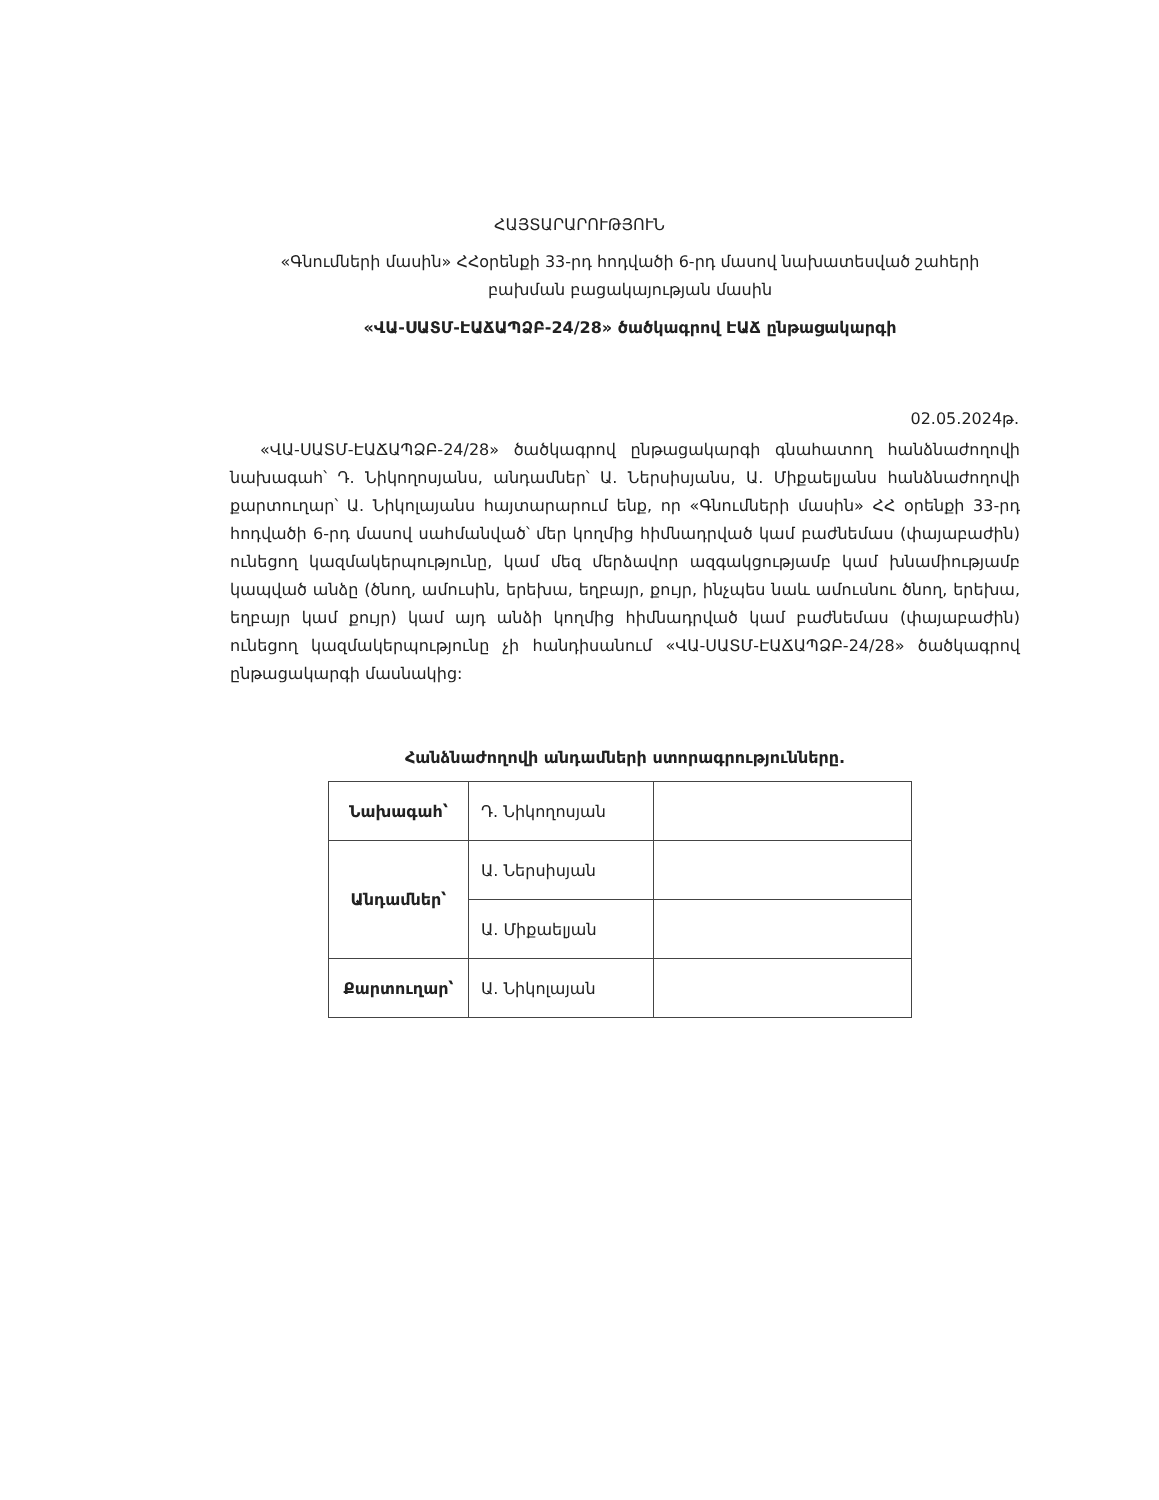ՀԱՅՏԱՐԱՐՈՒԹՅՈՒՆ
«Գնումների մասին» ՀՀօրենքի 33-րդ հոդվածի 6-րդ մասով նախատեսված շահերի բախման բացակայության մասին
«ՎԱ-ՍԱՏՄ-ԷԱՃԱՊՁԲ-24/28» ծածկագրով ԷԱՃ ընթացակարգի
02.05.2024թ.
«ՎԱ-ՍԱՏՄ-ԷԱՃԱՊՁԲ-24/28» ծածկագրով ընթացակարգի գնահատող հանձնաժողովի նախագահ՝ Դ. Նիկողոսյանս, անդամներ՝ Ա. Ներսիսյանս, Ա. Միքաելյանս հանձնաժողովի քարտուղար՝ Ա. Նիկոլայանս հայտարարում ենք, որ «Գնումների մասին» ՀՀ օրենքի 33-րդ հոդվածի 6-րդ մասով սահմանված՝ մեր կողմից հիմնադրված կամ բաժնեմաս (փայաբաժին) ունեցող կազմակերպությունը, կամ մեզ մերձավոր ազգակցությամբ կամ խնամիությամբ կապված անձը (ծնող, ամուսին, երեխա, եղբայր, քույր, ինչպես նաև ամուսնու ծնող, երեխա, եղբայր կամ քույր) կամ այդ անձի կողմից հիմնադրված կամ բաժնեմաս (փայաբաժին) ունեցող կազմակերպությունը չի հանդիսանում «ՎԱ-ՍԱՏՄ-ԷԱՃԱՊՁԲ-24/28» ծածկագրով ընթացակարգի մասնակից:
Հանձնաժողովի անդամների ստորագրությունները.
| Նախագահ՝ | Դ. Նիկողոսյան | |
| Անդամներ՝ | Ա. Ներսիսյան | |
| | Ա. Միքաելյան | |
| Քարտուղար՝ | Ա. Նիկոլայան | |